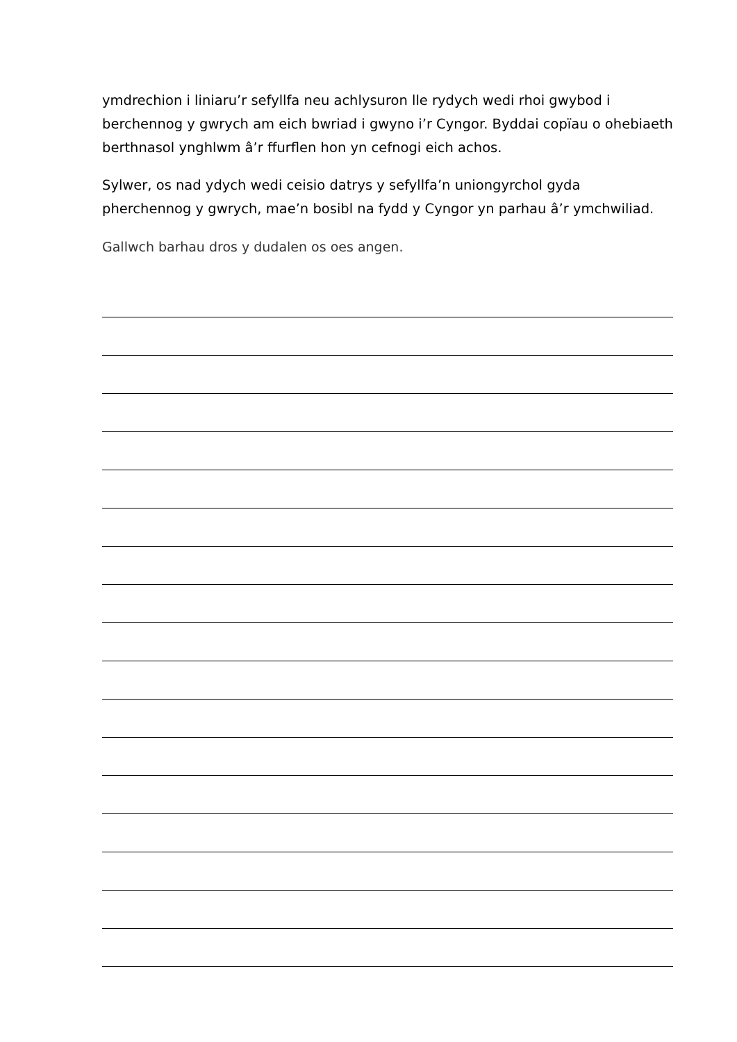ymdrechion i liniaru’r sefyllfa neu achlysuron lle rydych wedi rhoi gwybod i berchennog y gwrych am eich bwriad i gwyno i’r Cyngor. Byddai copïau o ohebiaeth berthnasol ynghlwm â’r ffurflen hon yn cefnogi eich achos.
Sylwer, os nad ydych wedi ceisio datrys y sefyllfa’n uniongyrchol gyda pherchennog y gwrych, mae’n bosibl na fydd y Cyngor yn parhau â’r ymchwiliad.
Gallwch barhau dros y dudalen os oes angen.